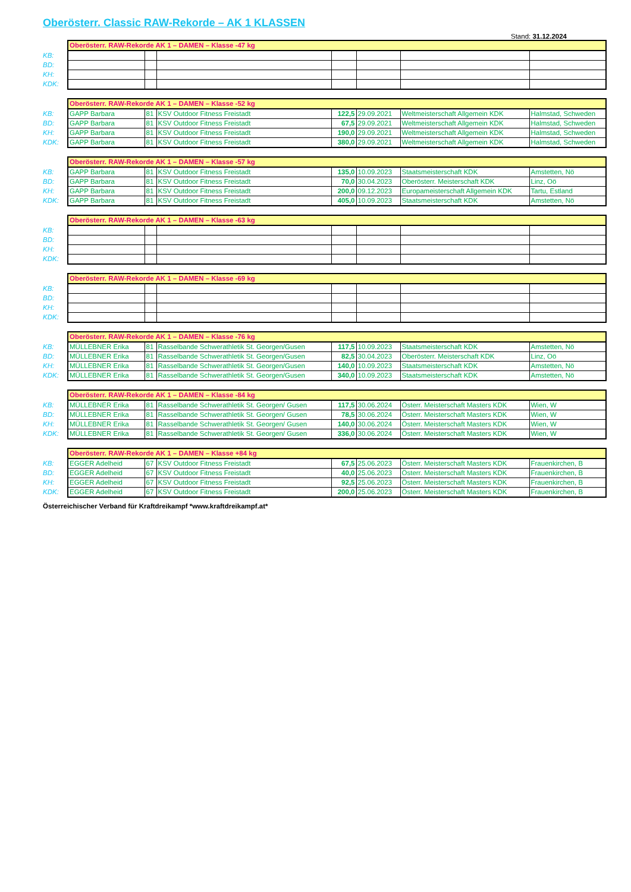Oberösterr. Classic RAW-Rekorde – AK 1 KLASSEN
Stand: 31.12.2024
| | Oberösterr. RAW-Rekorde AK 1 – DAMEN – Klasse -47 kg | | | | | | |
| KB: | | | | | | | |
| BD: | | | | | | | |
| KH: | | | | | | | |
| KDK: | | | | | | | |
| | Oberösterr. RAW-Rekorde AK 1 – DAMEN – Klasse -52 kg | | | | | | |
| KB: | GAPP Barbara | 81 | KSV Outdoor Fitness Freistadt | 122,5 | 29.09.2021 | Weltmeisterschaft Allgemein KDK | Halmstad, Schweden |
| BD: | GAPP Barbara | 81 | KSV Outdoor Fitness Freistadt | 67,5 | 29.09.2021 | Weltmeisterschaft Allgemein KDK | Halmstad, Schweden |
| KH: | GAPP Barbara | 81 | KSV Outdoor Fitness Freistadt | 190,0 | 29.09.2021 | Weltmeisterschaft Allgemein KDK | Halmstad, Schweden |
| KDK: | GAPP Barbara | 81 | KSV Outdoor Fitness Freistadt | 380,0 | 29.09.2021 | Weltmeisterschaft Allgemein KDK | Halmstad, Schweden |
| | Oberösterr. RAW-Rekorde AK 1 – DAMEN – Klasse -57 kg | | | | | | |
| KB: | GAPP Barbara | 81 | KSV Outdoor Fitness Freistadt | 135,0 | 10.09.2023 | Staatsmeisterschaft KDK | Amstetten, Nö |
| BD: | GAPP Barbara | 81 | KSV Outdoor Fitness Freistadt | 70,0 | 30.04.2023 | Oberösterr. Meisterschaft KDK | Linz, Oö |
| KH: | GAPP Barbara | 81 | KSV Outdoor Fitness Freistadt | 200,0 | 09.12.2023 | Europameisterschaft Allgemein KDK | Tartu, Estland |
| KDK: | GAPP Barbara | 81 | KSV Outdoor Fitness Freistadt | 405,0 | 10.09.2023 | Staatsmeisterschaft KDK | Amstetten, Nö |
| | Oberösterr. RAW-Rekorde AK 1 – DAMEN – Klasse -63 kg | | | | | | |
| KB: | | | | | | | |
| BD: | | | | | | | |
| KH: | | | | | | | |
| KDK: | | | | | | | |
| | Oberösterr. RAW-Rekorde AK 1 – DAMEN – Klasse -69 kg | | | | | | |
| KB: | | | | | | | |
| BD: | | | | | | | |
| KH: | | | | | | | |
| KDK: | | | | | | | |
| | Oberösterr. RAW-Rekorde AK 1 – DAMEN – Klasse -76 kg | | | | | | |
| KB: | MÜLLEBNER Erika | 81 | Rasselbande Schwerathletik St. Georgen/Gusen | 117,5 | 10.09.2023 | Staatsmeisterschaft KDK | Amstetten, Nö |
| BD: | MÜLLEBNER Erika | 81 | Rasselbande Schwerathletik St. Georgen/Gusen | 82,5 | 30.04.2023 | Oberösterr. Meisterschaft KDK | Linz, Oö |
| KH: | MÜLLEBNER Erika | 81 | Rasselbande Schwerathletik St. Georgen/Gusen | 140,0 | 10.09.2023 | Staatsmeisterschaft KDK | Amstetten, Nö |
| KDK: | MÜLLEBNER Erika | 81 | Rasselbande Schwerathletik St. Georgen/Gusen | 340,0 | 10.09.2023 | Staatsmeisterschaft KDK | Amstetten, Nö |
| | Oberösterr. RAW-Rekorde AK 1 – DAMEN – Klasse -84 kg | | | | | | |
| KB: | MÜLLEBNER Erika | 81 | Rasselbande Schwerathletik St. Georgen/ Gusen | 117,5 | 30.06.2024 | Österr. Meisterschaft Masters KDK | Wien, W |
| BD: | MÜLLEBNER Erika | 81 | Rasselbande Schwerathletik St. Georgen/ Gusen | 78,5 | 30.06.2024 | Österr. Meisterschaft Masters KDK | Wien, W |
| KH: | MÜLLEBNER Erika | 81 | Rasselbande Schwerathletik St. Georgen/ Gusen | 140,0 | 30.06.2024 | Österr. Meisterschaft Masters KDK | Wien, W |
| KDK: | MÜLLEBNER Erika | 81 | Rasselbande Schwerathletik St. Georgen/ Gusen | 336,0 | 30.06.2024 | Österr. Meisterschaft Masters KDK | Wien, W |
| | Oberösterr. RAW-Rekorde AK 1 – DAMEN – Klasse +84 kg | | | | | | |
| KB: | EGGER Adelheid | 67 | KSV Outdoor Fitness Freistadt | 67,5 | 25.06.2023 | Österr. Meisterschaft Masters KDK | Frauenkirchen, B |
| BD: | EGGER Adelheid | 67 | KSV Outdoor Fitness Freistadt | 40,0 | 25.06.2023 | Österr. Meisterschaft Masters KDK | Frauenkirchen, B |
| KH: | EGGER Adelheid | 67 | KSV Outdoor Fitness Freistadt | 92,5 | 25.06.2023 | Österr. Meisterschaft Masters KDK | Frauenkirchen, B |
| KDK: | EGGER Adelheid | 67 | KSV Outdoor Fitness Freistadt | 200,0 | 25.06.2023 | Österr. Meisterschaft Masters KDK | Frauenkirchen, B |
Österreichischer Verband für Kraftdreikampf *www.kraftdreikampf.at*